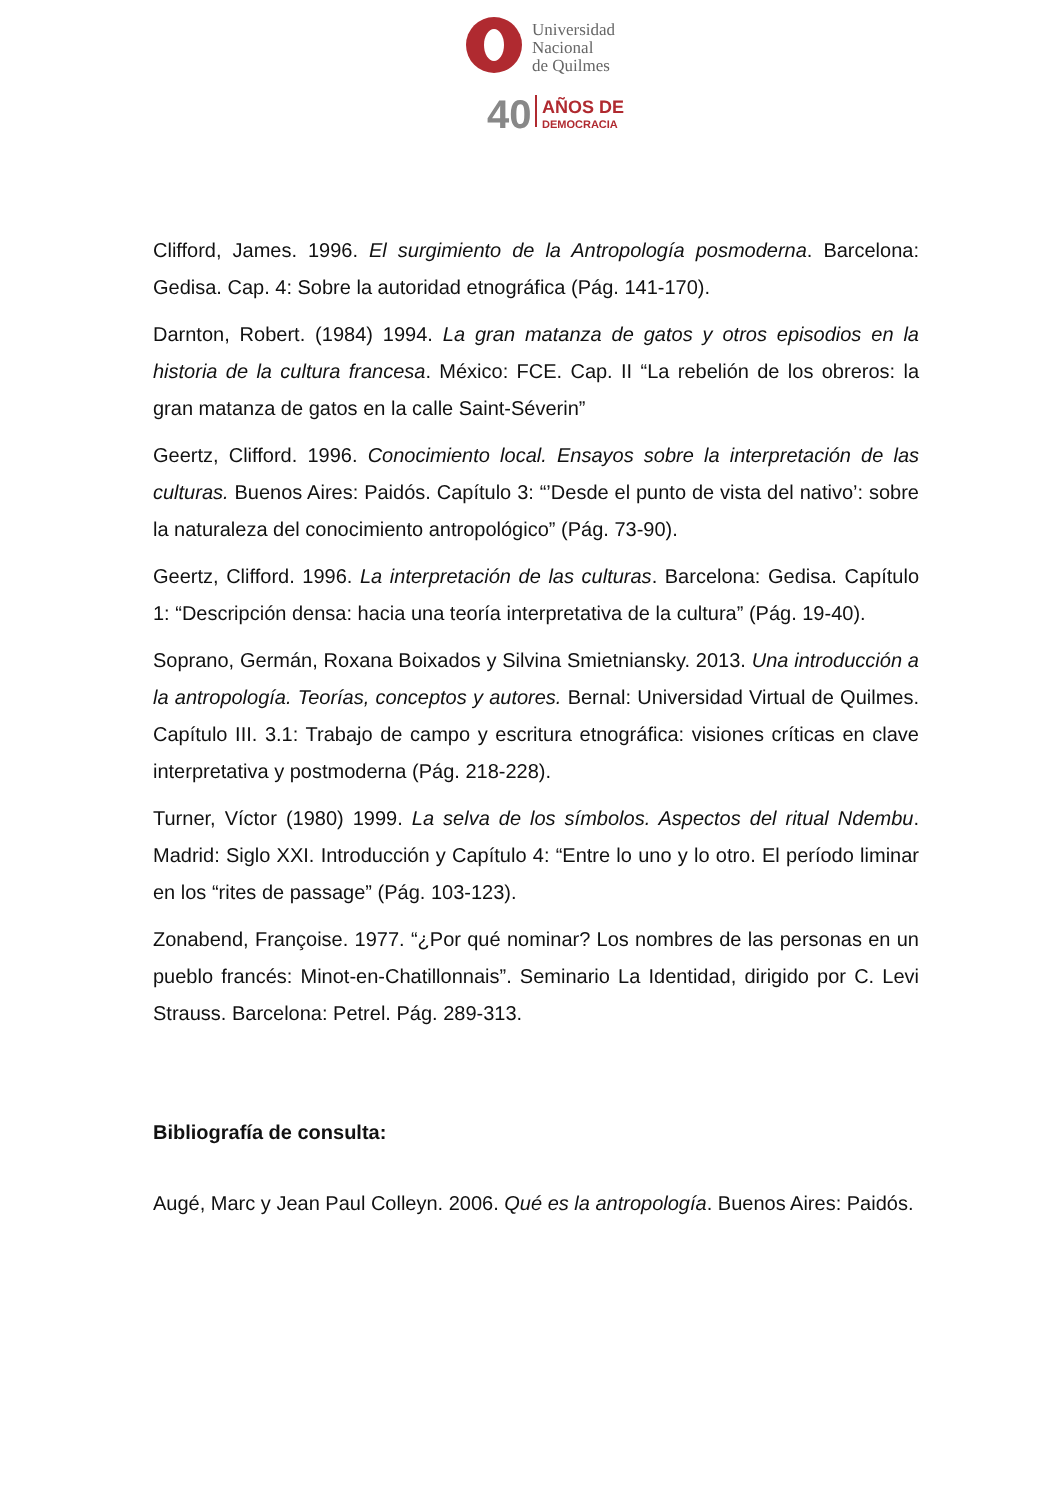Universidad
Nacional
de Quilmes
40
AÑOS DE
DEMOCRACIA
Clifford, James. 1996. El surgimiento de la Antropología posmoderna. Barcelona: Gedisa. Cap. 4: Sobre la autoridad etnográfica (Pág. 141-170).
Darnton, Robert. (1984) 1994. La gran matanza de gatos y otros episodios en la historia de la cultura francesa. México: FCE. Cap. II “La rebelión de los obreros: la gran matanza de gatos en la calle Saint-Séverin”
Geertz, Clifford. 1996. Conocimiento local. Ensayos sobre la interpretación de las culturas. Buenos Aires: Paidós. Capítulo 3: “’Desde el punto de vista del nativo’: sobre la naturaleza del conocimiento antropológico” (Pág. 73-90).
Geertz, Clifford. 1996. La interpretación de las culturas. Barcelona: Gedisa. Capítulo 1: “Descripción densa: hacia una teoría interpretativa de la cultura” (Pág. 19-40).
Soprano, Germán, Roxana Boixados y Silvina Smietniansky. 2013. Una introducción a la antropología. Teorías, conceptos y autores. Bernal: Universidad Virtual de Quilmes. Capítulo III. 3.1: Trabajo de campo y escritura etnográfica: visiones críticas en clave interpretativa y postmoderna (Pág. 218-228).
Turner, Víctor (1980) 1999. La selva de los símbolos. Aspectos del ritual Ndembu. Madrid: Siglo XXI. Introducción y Capítulo 4: “Entre lo uno y lo otro. El período liminar en los “rites de passage” (Pág. 103-123).
Zonabend, Françoise. 1977. “¿Por qué nominar? Los nombres de las personas en un pueblo francés: Minot-en-Chatillonnais”. Seminario La Identidad, dirigido por C. Levi Strauss. Barcelona: Petrel. Pág. 289-313.
Bibliografía de consulta:
Augé, Marc y Jean Paul Colleyn. 2006. Qué es la antropología. Buenos Aires: Paidós.